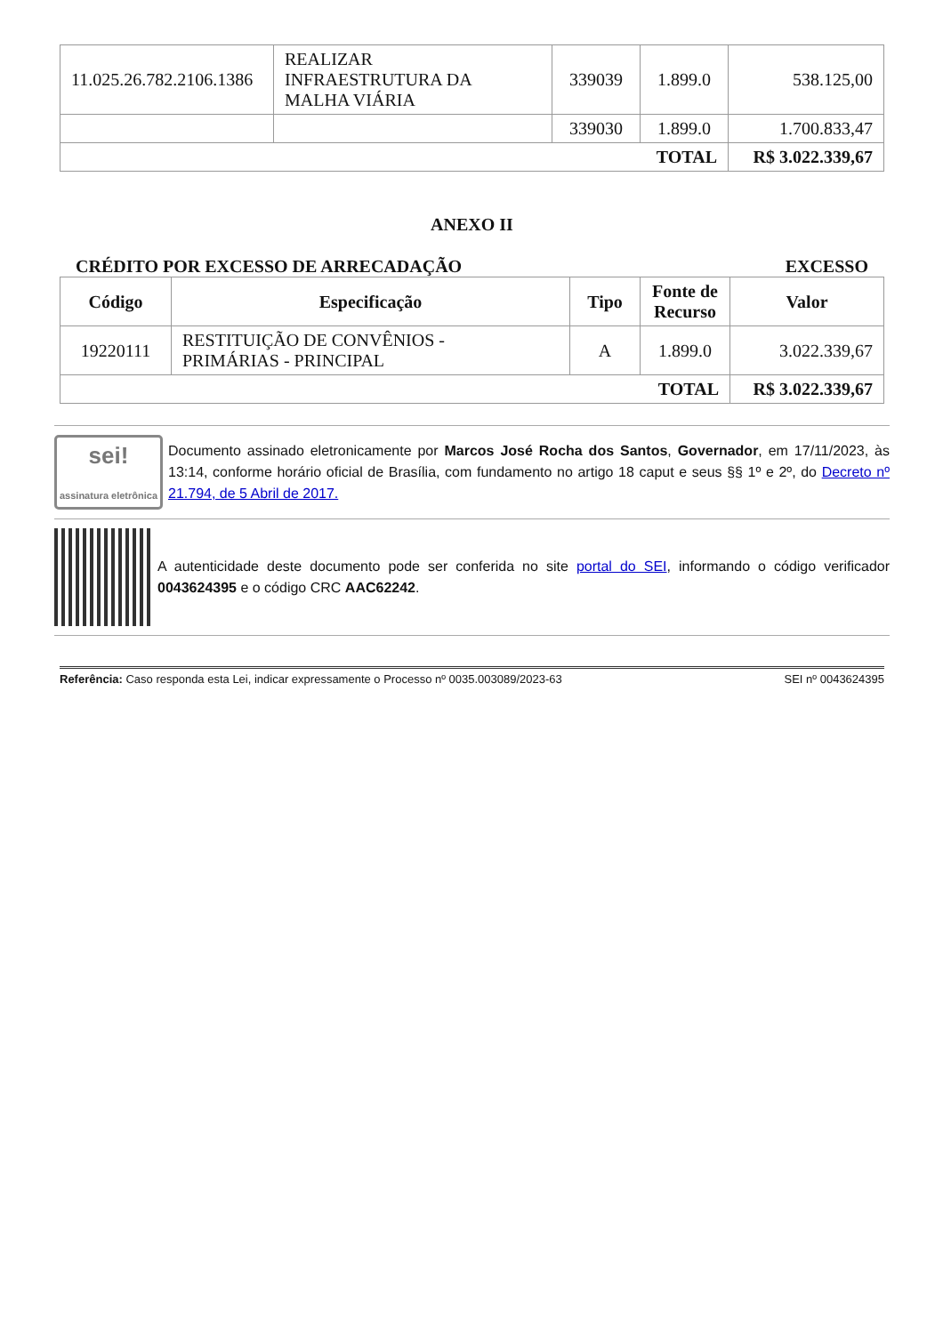| 11.025.26.782.2106.1386 | REALIZAR INFRAESTRUTURA DA MALHA VIÁRIA | 339039 | 1.899.0 | 538.125,00 |
| | | 339030 | 1.899.0 | 1.700.833,47 |
| TOTAL | | | | R$ 3.022.339,67 |
ANEXO II
CRÉDITO POR EXCESSO DE ARRECADAÇÃO EXCESSO
| Código | Especificação | Tipo | Fonte de Recurso | Valor |
| --- | --- | --- | --- | --- |
| 19220111 | RESTITUIÇÃO DE CONVÊNIOS - PRIMÁRIAS - PRINCIPAL | A | 1.899.0 | 3.022.339,67 |
| TOTAL | | | | R$ 3.022.339,67 |
sei!
assinatura eletrônica
Documento assinado eletronicamente por Marcos José Rocha dos Santos, Governador, em 17/11/2023, às 13:14, conforme horário oficial de Brasília, com fundamento no artigo 18 caput e seus §§ 1º e 2º, do Decreto nº 21.794, de 5 Abril de 2017.
A autenticidade deste documento pode ser conferida no site portal do SEI, informando o código verificador 0043624395 e o código CRC AAC62242.
Referência: Caso responda esta Lei, indicar expressamente o Processo nº 0035.003089/2023-63 SEI nº 0043624395